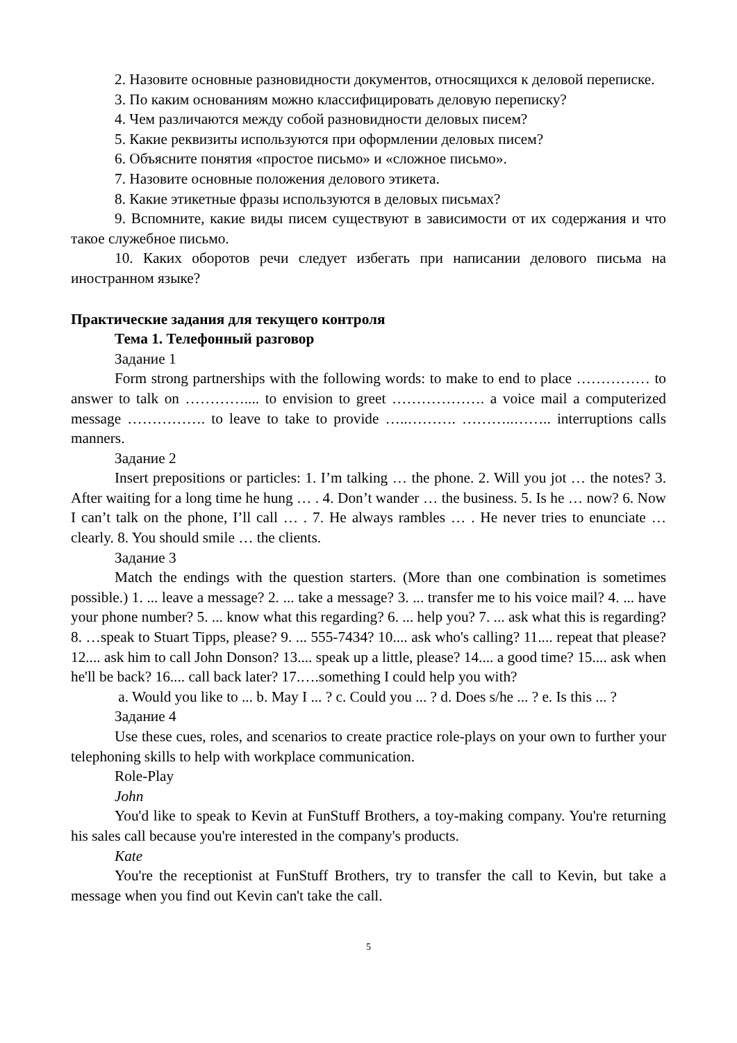2. Назовите основные разновидности документов, относящихся к деловой переписке.
3. По каким основаниям можно классифицировать деловую переписку?
4. Чем различаются между собой разновидности деловых писем?
5. Какие реквизиты используются при оформлении деловых писем?
6. Объясните понятия «простое письмо» и «сложное письмо».
7. Назовите основные положения делового этикета.
8. Какие этикетные фразы используются в деловых письмах?
9. Вспомните, какие виды писем существуют в зависимости от их содержания и что такое служебное письмо.
10. Каких оборотов речи следует избегать при написании делового письма на иностранном языке?
Практические задания для текущего контроля
Тема 1. Телефонный разговор
Задание 1
Form strong partnerships with the following words: to make to end to place …………… to answer to talk on ………….... to envision to greet ………………. a voice mail a computerized message ……………. to leave to take to provide …..………. ………..…….. interruptions calls manners.
Задание 2
Insert prepositions or particles: 1. I’m talking … the phone. 2. Will you jot … the notes? 3. After waiting for a long time he hung … . 4. Don’t wander … the business. 5. Is he … now? 6. Now I can’t talk on the phone, I’ll call … . 7. He always rambles … . He never tries to enunciate … clearly. 8. You should smile … the clients.
Задание 3
Match the endings with the question starters. (More than one combination is sometimes possible.) 1. ... leave a message? 2. ... take a message? 3. ... transfer me to his voice mail? 4. ... have your phone number? 5. ... know what this regarding? 6. ... help you? 7. ... ask what this is regarding? 8. …speak to Stuart Tipps, please? 9. ... 555-7434? 10.... ask who's calling? 11.... repeat that please? 12.... ask him to call John Donson? 13.... speak up a little, please? 14.... a good time? 15.... ask when he'll be back? 16.... call back later? 17.….something I could help you with?
a. Would you like to ... b. May I ... ? c. Could you ... ? d. Does s/he ... ? e. Is this ... ?
Задание 4
Use these cues, roles, and scenarios to create practice role-plays on your own to further your telephoning skills to help with workplace communication.
Role-Play
John
You'd like to speak to Kevin at FunStuff Brothers, a toy-making company. You're returning his sales call because you're interested in the company's products.
Kate
You're the receptionist at FunStuff Brothers, try to transfer the call to Kevin, but take a message when you find out Kevin can't take the call.
5